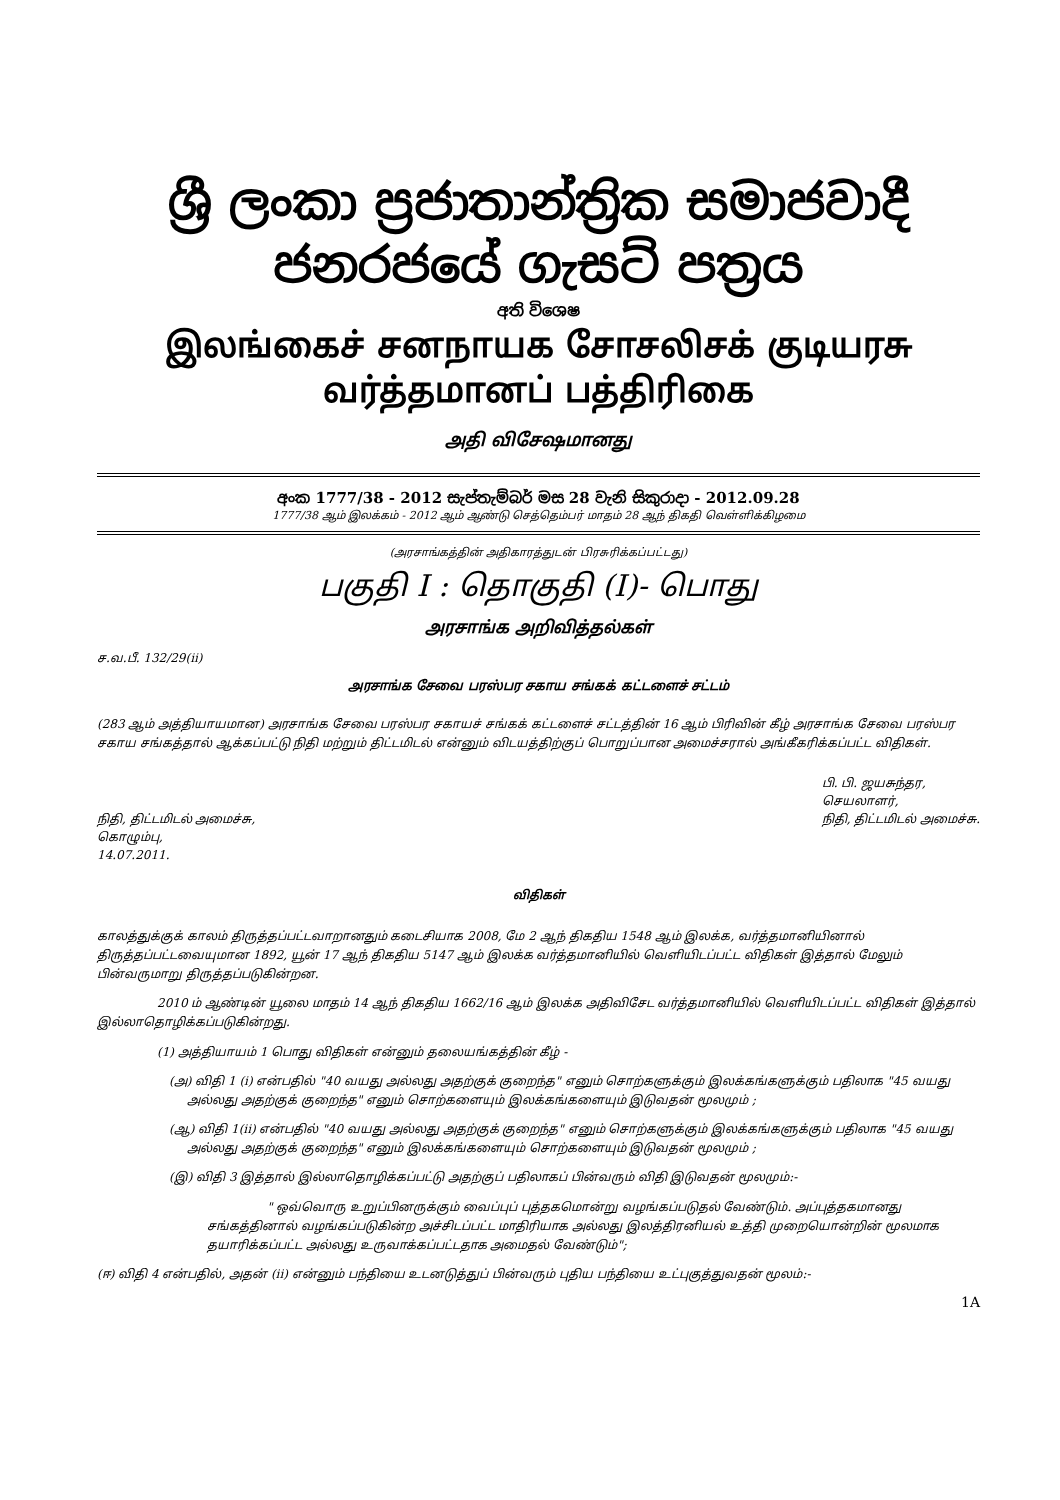ශ්‍රී ලංකා ප්‍රජාතාන්ත්‍රික සමාජවාදී ජනරජයේ ගැසට් පත්‍රය
අති විශෙෂ
இலங்கைச் சனநாயக சோசலிசக் குடியரசு வர்த்தமானப் பத்திரிகை
அதி விசேஷமானது
අංක 1777/38 - 2012 සැප්තැම්බර් මස 28 වැනි සිකුරාදා - 2012.09.28
1777/38 ஆம் இலக்கம் - 2012 ஆம் ஆண்டு செத்தெம்பர் மாதம் 28 ஆந் திகதி வெள்ளிக்கிழமை
(அரசாங்கத்தின் அதிகாரத்துடன் பிரசுரிக்கப்பட்டது)
பகுதி I : தொகுதி (I)- பொது
அரசாங்க அறிவித்தல்கள்
ச.வ.பீ. 132/29(ii)
அரசாங்க சேவை பரஸ்பர சகாய சங்கக் கட்டளைச் சட்டம்
(283 ஆம் அத்தியாயமான) அரசாங்க சேவை பரஸ்பர சகாயச் சங்கக் கட்டளைச் சட்டத்தின் 16 ஆம் பிரிவின் கீழ் அரசாங்க சேவை பரஸ்பர சகாய சங்கத்தால் ஆக்கப்பட்டு நிதி மற்றும் திட்டமிடல் என்னும் விடயத்திற்குப் பொறுப்பான அமைச்சரால் அங்கீகரிக்கப்பட்ட விதிகள்.
நிதி, திட்டமிடல் அமைச்சு,
கொழும்பு,
14.07.2011.
பி. பி. ஜயசுந்தர,
செயலாளர்,
நிதி, திட்டமிடல் அமைச்சு.
விதிகள்
காலத்துக்குக் காலம் திருத்தப்பட்டவாறானதும் கடைசியாக 2008, மே 2 ஆந் திகதிய 1548 ஆம் இலக்க, வர்த்தமானியினால் திருத்தப்பட்டவையுமான 1892, யூன் 17 ஆந் திகதிய 5147 ஆம் இலக்க வர்த்தமானியில் வெளியிடப்பட்ட விதிகள் இத்தால் மேலும் பின்வருமாறு திருத்தப்படுகின்றன.
2010 ம் ஆண்டின் யூலை மாதம் 14 ஆந் திகதிய 1662/16 ஆம் இலக்க அதிவிசேட வர்த்தமானியில் வெளியிடப்பட்ட விதிகள் இத்தால் இல்லாதொழிக்கப்படுகின்றது.
(1) அத்தியாயம் 1 பொது விதிகள் என்னும் தலையங்கத்தின் கீழ் -
(அ) விதி 1 (i) என்பதில் "40 வயது அல்லது அதற்குக் குறைந்த" எனும் சொற்களுக்கும் இலக்கங்களுக்கும் பதிலாக "45 வயது அல்லது அதற்குக் குறைந்த" எனும் சொற்களையும் இலக்கங்களையும் இடுவதன் மூலமும் ;
(ஆ) விதி 1(ii) என்பதில் "40 வயது அல்லது அதற்குக் குறைந்த" எனும் சொற்களுக்கும் இலக்கங்களுக்கும் பதிலாக "45 வயது அல்லது அதற்குக் குறைந்த" எனும் இலக்கங்களையும் சொற்களையும் இடுவதன் மூலமும் ;
(இ) விதி 3 இத்தால் இல்லாதொழிக்கப்பட்டு அதற்குப் பதிலாகப் பின்வரும் விதி இடுவதன் மூலமும்:-
" ஒவ்வொரு உறுப்பினருக்கும் வைப்புப் புத்தகமொன்று வழங்கப்படுதல் வேண்டும். அப்புத்தகமானது சங்கத்தினால் வழங்கப்படுகின்ற அச்சிடப்பட்ட மாதிரியாக அல்லது இலத்திரனியல் உத்தி முறையொன்றின் மூலமாக தயாரிக்கப்பட்ட அல்லது உருவாக்கப்பட்டதாக அமைதல் வேண்டும்";
(ஈ) விதி 4 என்பதில், அதன் (ii) என்னும் பந்தியை உடனடுத்துப் பின்வரும் புதிய பந்தியை உட்புகுத்துவதன் மூலம்:-
1A